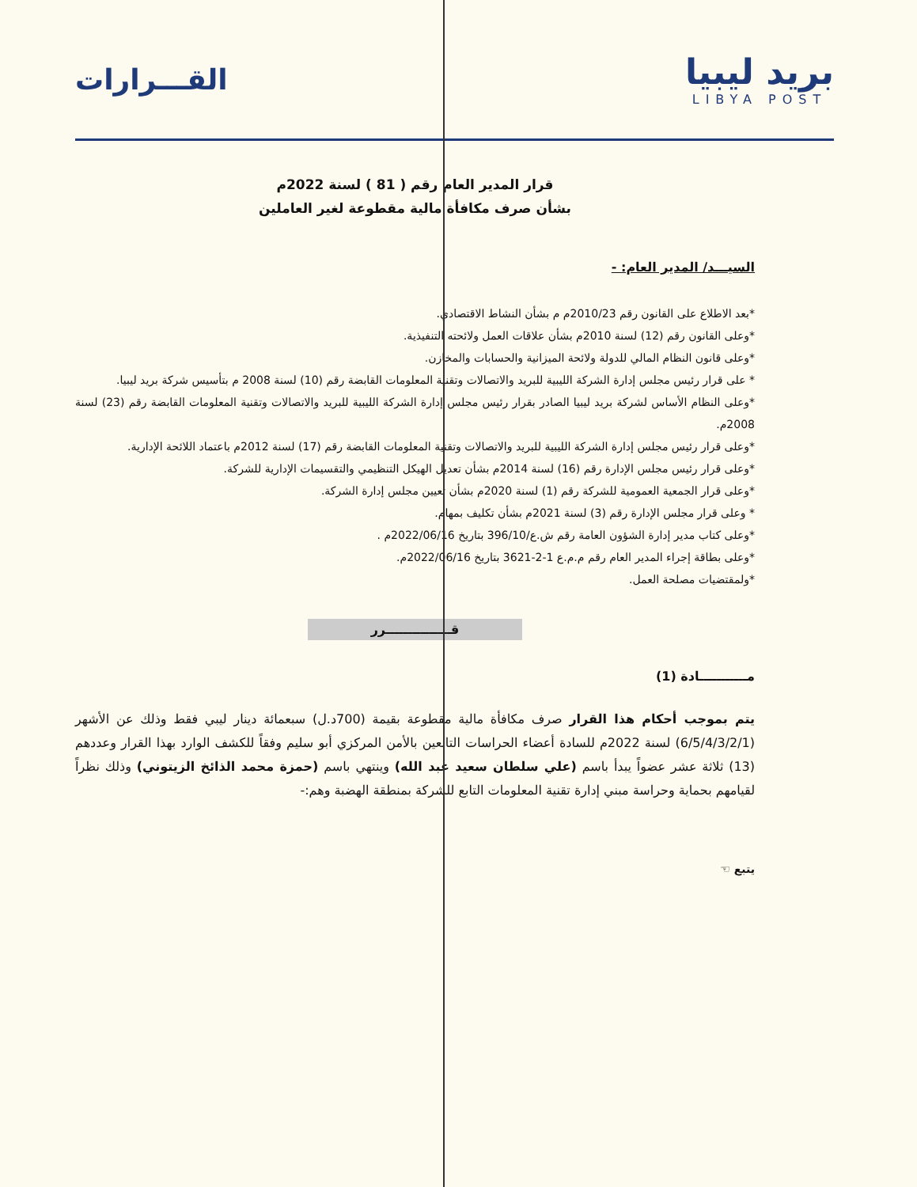بريد ليبيا
LIBYA POST
القـــرارات
قرار المدير العام رقم ( 81 ) لسنة 2022م
بشأن صرف مكافأة مالية مقطوعة لغير العاملين
السيـــد/ المدير العام: -
*بعد الاطلاع على القانون رقم 2010/23م م بشأن النشاط الاقتصادي.
*وعلى القانون رقم (12) لسنة 2010م بشأن علاقات العمل ولائحته التنفيذية.
*وعلى قانون النظام المالي للدولة ولائحة الميزانية والحسابات والمخازن.
* على قرار رئيس مجلس إدارة الشركة الليبية للبريد والاتصالات وتقنية المعلومات القابضة رقم (10) لسنة 2008 م بتأسيس شركة بريد ليبيا.
*وعلى النظام الأساس لشركة بريد ليبيا الصادر بقرار رئيس مجلس إدارة الشركة الليبية للبريد والاتصالات وتقنية المعلومات القابضة رقم (23) لسنة 2008م.
*وعلى قرار رئيس مجلس إدارة الشركة الليبية للبريد والاتصالات وتقنية المعلومات القابضة رقم (17) لسنة 2012م باعتماد اللائحة الإدارية.
*وعلى قرار رئيس مجلس الإدارة رقم (16) لسنة 2014م بشأن تعديل الهيكل التنظيمي والتقسيمات الإدارية للشركة.
*وعلى قرار الجمعية العمومية للشركة رقم (1) لسنة 2020م بشأن تعيين مجلس إدارة الشركة.
* وعلى قرار مجلس الإدارة رقم (3) لسنة 2021م بشأن تكليف بمهام.
*وعلى كتاب مدير إدارة الشؤون العامة رقم ش.ع/396/10 بتاريخ 2022/06/16م .
*وعلى بطاقة إجراء المدير العام رقم م.م.ع 1-2-3621 بتاريخ 2022/06/16م.
*ولمقتضيات مصلحة العمل.
قـــــــــــــــرر
مـــــــــــادة (1)
يتم بموجب أحكام هذا القرار صرف مكافأة مالية مقطوعة بقيمة (700د.ل) سبعمائة دينار ليبي فقط وذلك عن الأشهر (6/5/4/3/2/1) لسنة 2022م للسادة أعضاء الحراسات التابعين بالأمن المركزي أبو سليم وفقاً للكشف الوارد بهذا القرار وعددهم (13) ثلاثة عشر عضواً يبدأ باسم (علي سلطان سعيد عبد الله) وينتهي باسم (حمزة محمد الذائخ الزيتوني) وذلك نظراً لقيامهم بحماية وحراسة مبني إدارة تقنية المعلومات التابع للشركة بمنطقة الهضبة وهم:-
يتبع ☜